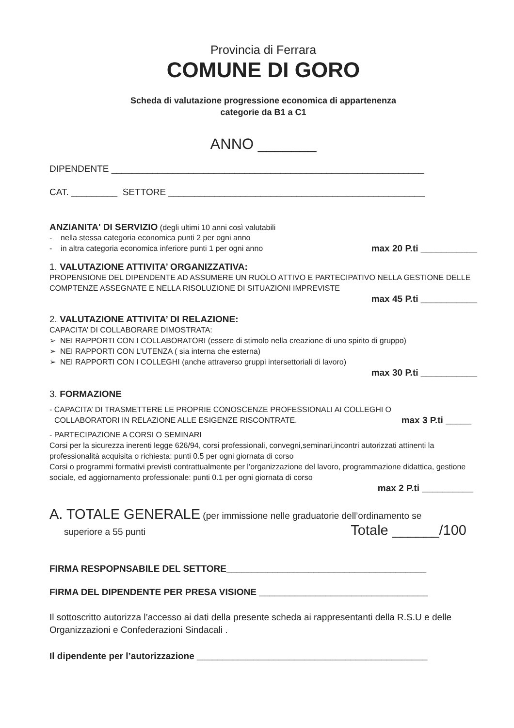Provincia di Ferrara
COMUNE DI GORO
Scheda di valutazione progressione economica di appartenenza
categorie da B1 a C1
ANNO _______
DIPENDENTE _____________________________________________________________
CAT. _________ SETTORE __________________________________________________
ANZIANITA' DI SERVIZIO (degli ultimi 10 anni così valutabili
- nella stessa categoria economica punti 2 per ogni anno
- in altra categoria economica inferiore punti 1 per ogni anno max 20 P.ti ___________
1. VALUTAZIONE ATTIVITA’ ORGANIZZATIVA:
PROPENSIONE DEL DIPENDENTE AD ASSUMERE UN RUOLO ATTIVO E PARTECIPATIVO NELLA GESTIONE DELLE COMPTENZE ASSEGNATE E NELLA RISOLUZIONE DI SITUAZIONI IMPREVISTE
max 45 P.ti ___________
2. VALUTAZIONE ATTIVITA’ DI RELAZIONE:
CAPACITA’ DI COLLABORARE DIMOSTRATA:
➢ NEI RAPPORTI CON I COLLABORATORI (essere di stimolo nella creazione di uno spirito di gruppo)
➢ NEI RAPPORTI CON L’UTENZA ( sia interna che esterna)
➢ NEI RAPPORTI CON I COLLEGHI (anche attraverso gruppi intersettoriali di lavoro)
max 30 P.ti ___________
3. FORMAZIONE
- CAPACITA’ DI TRASMETTERE LE PROPRIE CONOSCENZE PROFESSIONALI AI COLLEGHI O
COLLABORATORI IN RELAZIONE ALLE ESIGENZE RISCONTRATE. max 3 P.ti _____
- PARTECIPAZIONE A CORSI O SEMINARI
Corsi per la sicurezza inerenti legge 626/94, corsi professionali, convegni,seminari,incontri autorizzati attinenti la professionalità acquisita o richiesta: punti 0.5 per ogni giornata di corso
Corsi o programmi formativi previsti contrattualmente per l’organizzazione del lavoro, programmazione didattica, gestione sociale, ed aggiornamento professionale: punti 0.1 per ogni giornata di corso
max 2 P.ti __________
A. TOTALE GENERALE (per immissione nelle graduatorie dell’ordinamento se
superiore a 55 punti Totale ______/100
FIRMA RESPOPNSABILE DEL SETTORE_______________________________________
FIRMA DEL DIPENDENTE PER PRESA VISIONE _________________________________
Il sottoscritto autorizza l’accesso ai dati della presente scheda ai rappresentanti della R.S.U e delle Organizzazioni e Confederazioni Sindacali .
Il dipendente per l’autorizzazione _____________________________________________